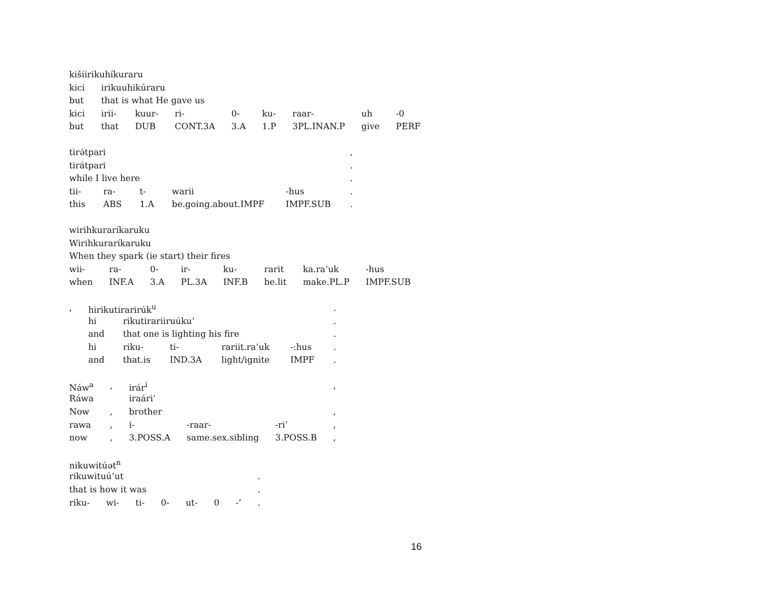| kišiirikuhíkuraru | | | | | | | | |
| kici | irikuuhikúraru | | | | | | | |
| but | that is what He gave us | | | | | | | |
| kici | irii- | kuur- | ri- | 0- | ku- | raar- | uh | -0 |
| but | that | DUB | CONT.3A | 3.A | 1.P | 3PL.INAN.P | give | PERF |
| tirə́tpari | | | | | , |
| tirátpari | | | | | . |
| while I live here | | | | | . |
| tii- | ra- | t- | warii | -hus | . |
| this | ABS | 1.A | be.going.about.IMPF | IMPF.SUB | . |
| wirihkuraríkaruku | | | | | | | |
| Wirihkuraríkaruku | | | | | | | |
| When they spark (ie start) their fires | | | | | | | |
| wii- | ra- | 0- | ir- | ku- | rarit | ka.ra’uk | -hus |
| when | INF.A | 3.A | PL.3A | INF.B | be.lit | make.PL.P | IMPF.SUB |
| , | hirikutirarirúk<sup>u</sup> | | | | | . |
| | hi | rikutirariiruúku’ | | | | . |
| | and | that one is lighting his fire | | | | . |
| | hi | riku- | ti- | rariit.ra’uk | -:hus | . |
| | and | that.is | IND.3A | light/ignite | IMPF | . |
| Náw<sup>a</sup> | , | irár<sup>i</sup> | | | , |
| Ráwa | | iraári’ | | | |
| Now | , | brother | | | , |
| rawa | , | i- | -raar- | -ri’ | , |
| now | , | 3.POSS.A | same.sex.sibling | 3.POSS.B | , |
| nikuwitúət<sup>n</sup> | | | | | | | |
| rikuwituú’ut | | | | | | | . |
| that is how it was | | | | | | | . |
| riku- | wi- | ti- | 0- | ut- | 0 | -’ | . |
16